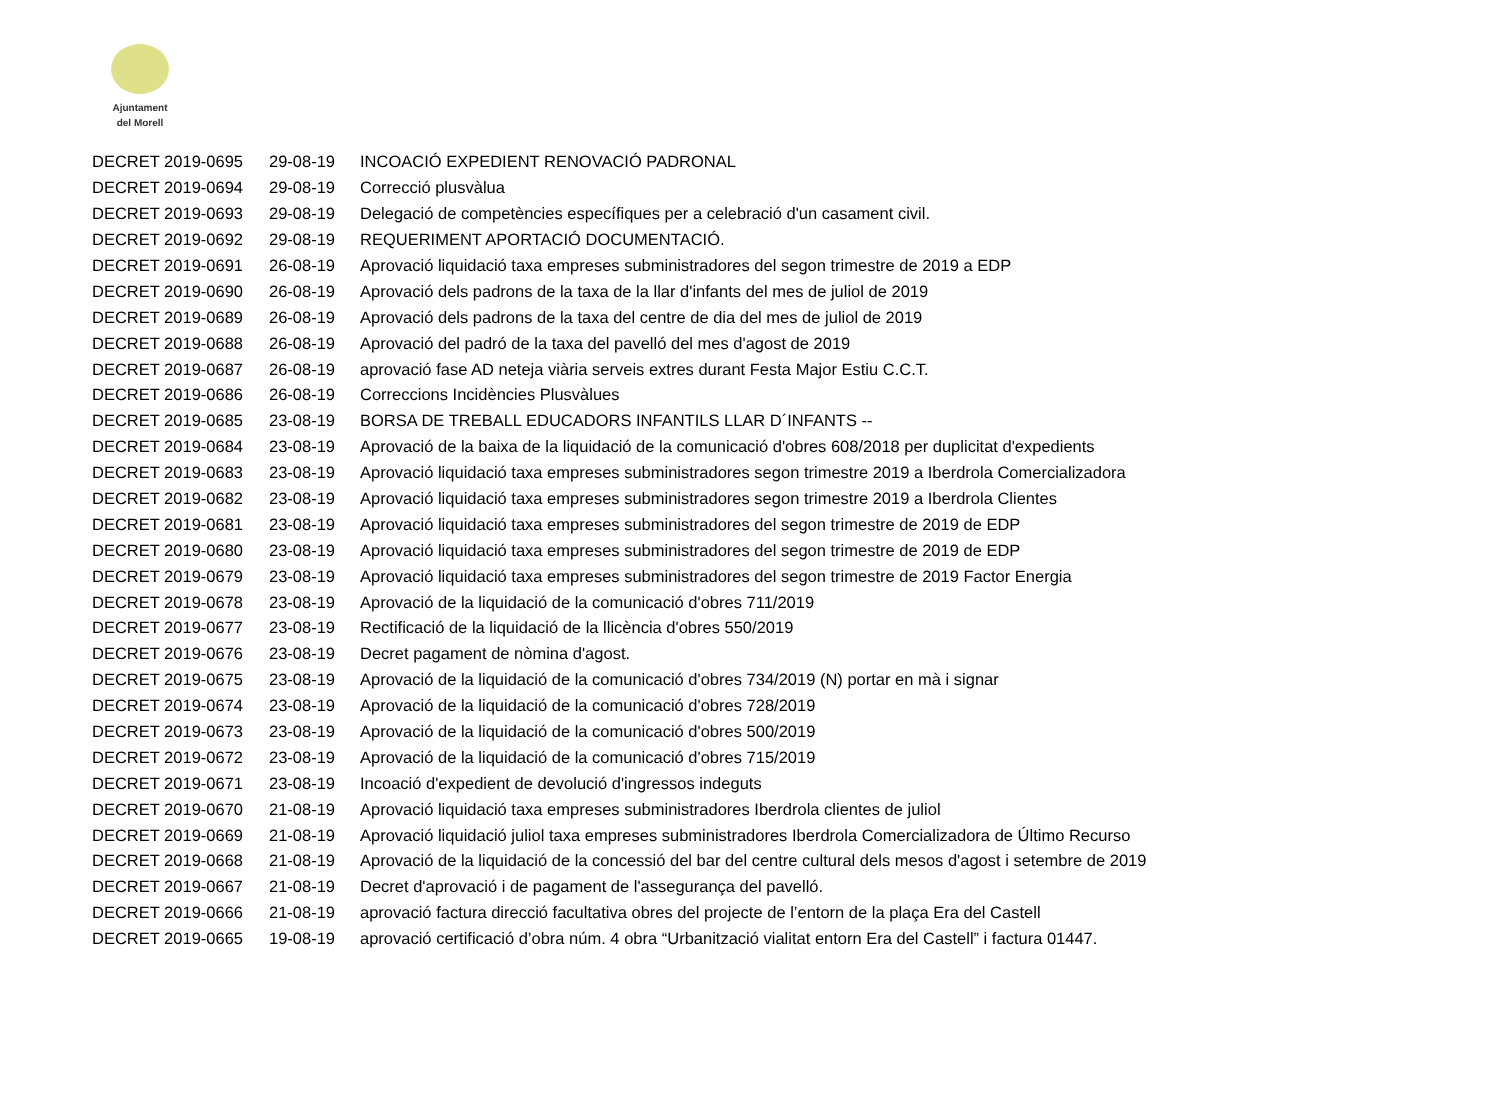Ajuntament
del Morell
| DECRET 2019-0695 | 29-08-19 | INCOACIÓ EXPEDIENT RENOVACIÓ PADRONAL |
| DECRET 2019-0694 | 29-08-19 | Correcció plusvàlua |
| DECRET 2019-0693 | 29-08-19 | Delegació de competències específiques per a celebració d'un casament civil. |
| DECRET 2019-0692 | 29-08-19 | REQUERIMENT APORTACIÓ DOCUMENTACIÓ. |
| DECRET 2019-0691 | 26-08-19 | Aprovació liquidació taxa empreses subministradores del segon trimestre de 2019 a EDP |
| DECRET 2019-0690 | 26-08-19 | Aprovació dels padrons de la taxa de la llar d'infants del mes de juliol de 2019 |
| DECRET 2019-0689 | 26-08-19 | Aprovació dels padrons de la taxa del centre de dia del mes de juliol de 2019 |
| DECRET 2019-0688 | 26-08-19 | Aprovació del padró de la taxa del pavelló del mes d'agost de 2019 |
| DECRET 2019-0687 | 26-08-19 | aprovació fase AD neteja viària serveis extres durant Festa Major Estiu C.C.T. |
| DECRET 2019-0686 | 26-08-19 | Correccions Incidències Plusvàlues |
| DECRET 2019-0685 | 23-08-19 | BORSA DE TREBALL EDUCADORS INFANTILS LLAR D´INFANTS -- |
| DECRET 2019-0684 | 23-08-19 | Aprovació de la baixa de la liquidació de la comunicació d'obres 608/2018 per duplicitat d'expedients |
| DECRET 2019-0683 | 23-08-19 | Aprovació liquidació taxa empreses subministradores segon trimestre 2019 a Iberdrola Comercializadora |
| DECRET 2019-0682 | 23-08-19 | Aprovació liquidació taxa empreses subministradores segon trimestre 2019 a Iberdrola Clientes |
| DECRET 2019-0681 | 23-08-19 | Aprovació liquidació taxa empreses subministradores del segon trimestre de 2019 de EDP |
| DECRET 2019-0680 | 23-08-19 | Aprovació liquidació taxa empreses subministradores del segon trimestre de 2019 de EDP |
| DECRET 2019-0679 | 23-08-19 | Aprovació liquidació taxa empreses subministradores del segon trimestre de 2019 Factor Energia |
| DECRET 2019-0678 | 23-08-19 | Aprovació de la liquidació de la comunicació d'obres 711/2019 |
| DECRET 2019-0677 | 23-08-19 | Rectificació de la liquidació de la llicència d'obres 550/2019 |
| DECRET 2019-0676 | 23-08-19 | Decret pagament de nòmina d'agost. |
| DECRET 2019-0675 | 23-08-19 | Aprovació de la liquidació de la comunicació d'obres 734/2019 (N) portar en mà i signar |
| DECRET 2019-0674 | 23-08-19 | Aprovació de la liquidació de la comunicació d'obres 728/2019 |
| DECRET 2019-0673 | 23-08-19 | Aprovació de la liquidació de la comunicació d'obres 500/2019 |
| DECRET 2019-0672 | 23-08-19 | Aprovació de la liquidació de la comunicació d'obres 715/2019 |
| DECRET 2019-0671 | 23-08-19 | Incoació d'expedient de devolució d'ingressos indeguts |
| DECRET 2019-0670 | 21-08-19 | Aprovació liquidació taxa empreses subministradores Iberdrola clientes de juliol |
| DECRET 2019-0669 | 21-08-19 | Aprovació liquidació juliol taxa empreses subministradores Iberdrola Comercializadora de Último Recurso |
| DECRET 2019-0668 | 21-08-19 | Aprovació de la liquidació de la concessió del bar del centre cultural dels mesos d'agost i setembre de 2019 |
| DECRET 2019-0667 | 21-08-19 | Decret d'aprovació i de pagament de l'assegurança del pavelló. |
| DECRET 2019-0666 | 21-08-19 | aprovació factura direcció facultativa obres del projecte de l’entorn de la plaça Era del Castell |
| DECRET 2019-0665 | 19-08-19 | aprovació certificació d’obra núm. 4 obra “Urbanització vialitat entorn Era del Castell” i factura 01447. |